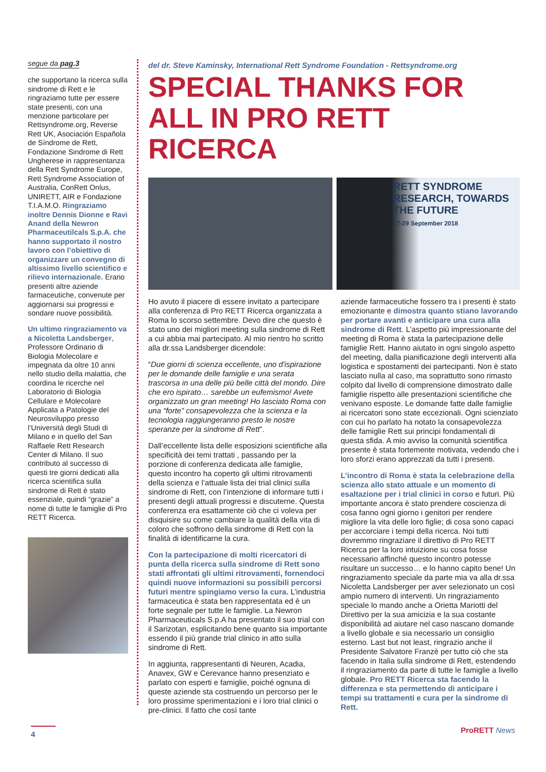segue da pag.3
che supportano la ricerca sulla sindrome di Rett e le ringraziamo tutte per essere state presenti, con una menzione particolare per Rettsyndrome.org, Reverse Rett UK, Asociación Española de Síndrome de Rett, Fondazione Sindrome di Rett Ungherese in rappresentanza della Rett Syndrome Europe, Rett Syndrome Association of Australia, ConRett Onlus, UNIRETT, AIR e Fondazione T.I.A.M.O. Ringraziamo inoltre Dennis Dionne e Ravi Anand della Newron Pharmaceutilcals S.p.A. che hanno supportato il nostro lavoro con l’obiettivo di organizzare un convegno di altissimo livello scientifico e rilievo internazionale. Erano presenti altre aziende farmaceutiche, convenute per aggiornarsi sui progressi e sondare nuove possibilità.
Un ultimo ringraziamento va a Nicoletta Landsberger, Professore Ordinario di Biologia Molecolare e impegnata da oltre 10 anni nello studio della malattia, che coordina le ricerche nel Laboratorio di Biologia Cellulare e Molecolare Applicata a Patologie del Neurosviluppo presso l’Università degli Studi di Milano e in quello del San Raffaele Rett Research Center di Milano. Il suo contributo al successo di questi tre giorni dedicati alla ricerca scientifica sulla sindrome di Rett è stato essenziale, quindi “grazie” a nome di tutte le famiglie di Pro RETT Ricerca.
del dr. Steve Kaminsky, International Rett Syndrome Foundation - Rettsyndrome.org
SPECIAL THANKS FOR ALL IN PRO RETT RICERCA
RETT SYNDROME RESEARCH, TOWARDS THE FUTURE
27-29 September 2018
Ho avuto il piacere di essere invitato a partecipare alla conferenza di Pro RETT Ricerca organizzata a Roma lo scorso settembre. Devo dire che questo è stato uno dei migliori meeting sulla sindrome di Rett a cui abbia mai partecipato. Al mio rientro ho scritto alla dr.ssa Landsberger dicendole:
“Due giorni di scienza eccellente, uno d'ispirazione per le domande delle famiglie e una serata trascorsa in una delle più belle città del mondo. Dire che ero ispirato… sarebbe un eufemismo! Avete organizzato un gran meeting! Ho lasciato Roma con una “forte” consapevolezza che la scienza e la tecnologia raggiungeranno presto le nostre speranze per la sindrome di Rett”.
Dall’eccellente lista delle esposizioni scientifiche alla specificità dei temi trattati , passando per la porzione di conferenza dedicata alle famiglie, questo incontro ha coperto gli ultimi ritrovamenti della scienza e l’attuale lista dei trial clinici sulla sindrome di Rett, con l’intenzione di informare tutti i presenti degli attuali progressi e discuterne. Questa conferenza era esattamente ciò che ci voleva per disquisire su come cambiare la qualità della vita di coloro che soffrono della sindrome di Rett con la finalità di identificarne la cura.
Con la partecipazione di molti ricercatori di punta della ricerca sulla sindrome di Rett sono stati affrontati gli ultimi ritrovamenti, fornendoci quindi nuove informazioni su possibili percorsi futuri mentre spingiamo verso la cura. L’industria farmaceutica è stata ben rappresentata ed è un forte segnale per tutte le famiglie. La Newron Pharmaceuticals S.p.A ha presentato il suo trial con il Sarizotan, esplicitando bene quanto sia importante essendo il più grande trial clinico in atto sulla sindrome di Rett.
In aggiunta, rappresentanti di Neuren, Acadia, Anavex, GW e Cerevance hanno presenziato e parlato con esperti e famiglie, poiché ognuna di queste aziende sta costruendo un percorso per le loro prossime sperimentazioni e i loro trial clinici o pre-clinici. Il fatto che così tante
aziende farmaceutiche fossero tra i presenti è stato emozionante e dimostra quanto stiano lavorando per portare avanti e anticipare una cura alla sindrome di Rett. L’aspetto più impressionante del meeting di Roma è stata la partecipazione delle famiglie Rett. Hanno aiutato in ogni singolo aspetto del meeting, dalla pianificazione degli interventi alla logistica e spostamenti dei partecipanti. Non è stato lasciato nulla al caso, ma soprattutto sono rimasto colpito dal livello di comprensione dimostrato dalle famiglie rispetto alle presentazioni scientifiche che venivano esposte. Le domande fatte dalle famiglie ai ricercatori sono state eccezionali. Ogni scienziato con cui ho parlato ha notato la consapevolezza delle famiglie Rett sui principi fondamentali di questa sfida. A mio avviso la comunità scientifica presente è stata fortemente motivata, vedendo che i loro sforzi erano apprezzati da tutti i presenti.
L’incontro di Roma è stata la celebrazione della scienza allo stato attuale e un momento di esaltazione per i trial clinici in corso e futuri. Più importante ancora è stato prendere coscienza di cosa fanno ogni giorno i genitori per rendere migliore la vita delle loro figlie; di cosa sono capaci per accorciare i tempi della ricerca. Noi tutti dovremmo ringraziare il direttivo di Pro RETT Ricerca per la loro intuizione su cosa fosse necessario affinché questo incontro potesse risultare un successo… e lo hanno capito bene! Un ringraziamento speciale da parte mia va alla dr.ssa Nicoletta Landsberger per aver selezionato un così ampio numero di interventi. Un ringraziamento speciale lo mando anche a Orietta Mariotti del Direttivo per la sua amicizia e la sua costante disponibilità ad aiutare nel caso nascano domande a livello globale e sia necessario un consiglio esterno. Last but not least, ringrazio anche il Presidente Salvatore Franzè per tutto ciò che sta facendo in Italia sulla sindrome di Rett, estendendo il ringraziamento da parte di tutte le famiglie a livello globale. Pro RETT Ricerca sta facendo la differenza e sta permettendo di anticipare i tempi su trattamenti e cura per la sindrome di Rett.
4 ProRETT News